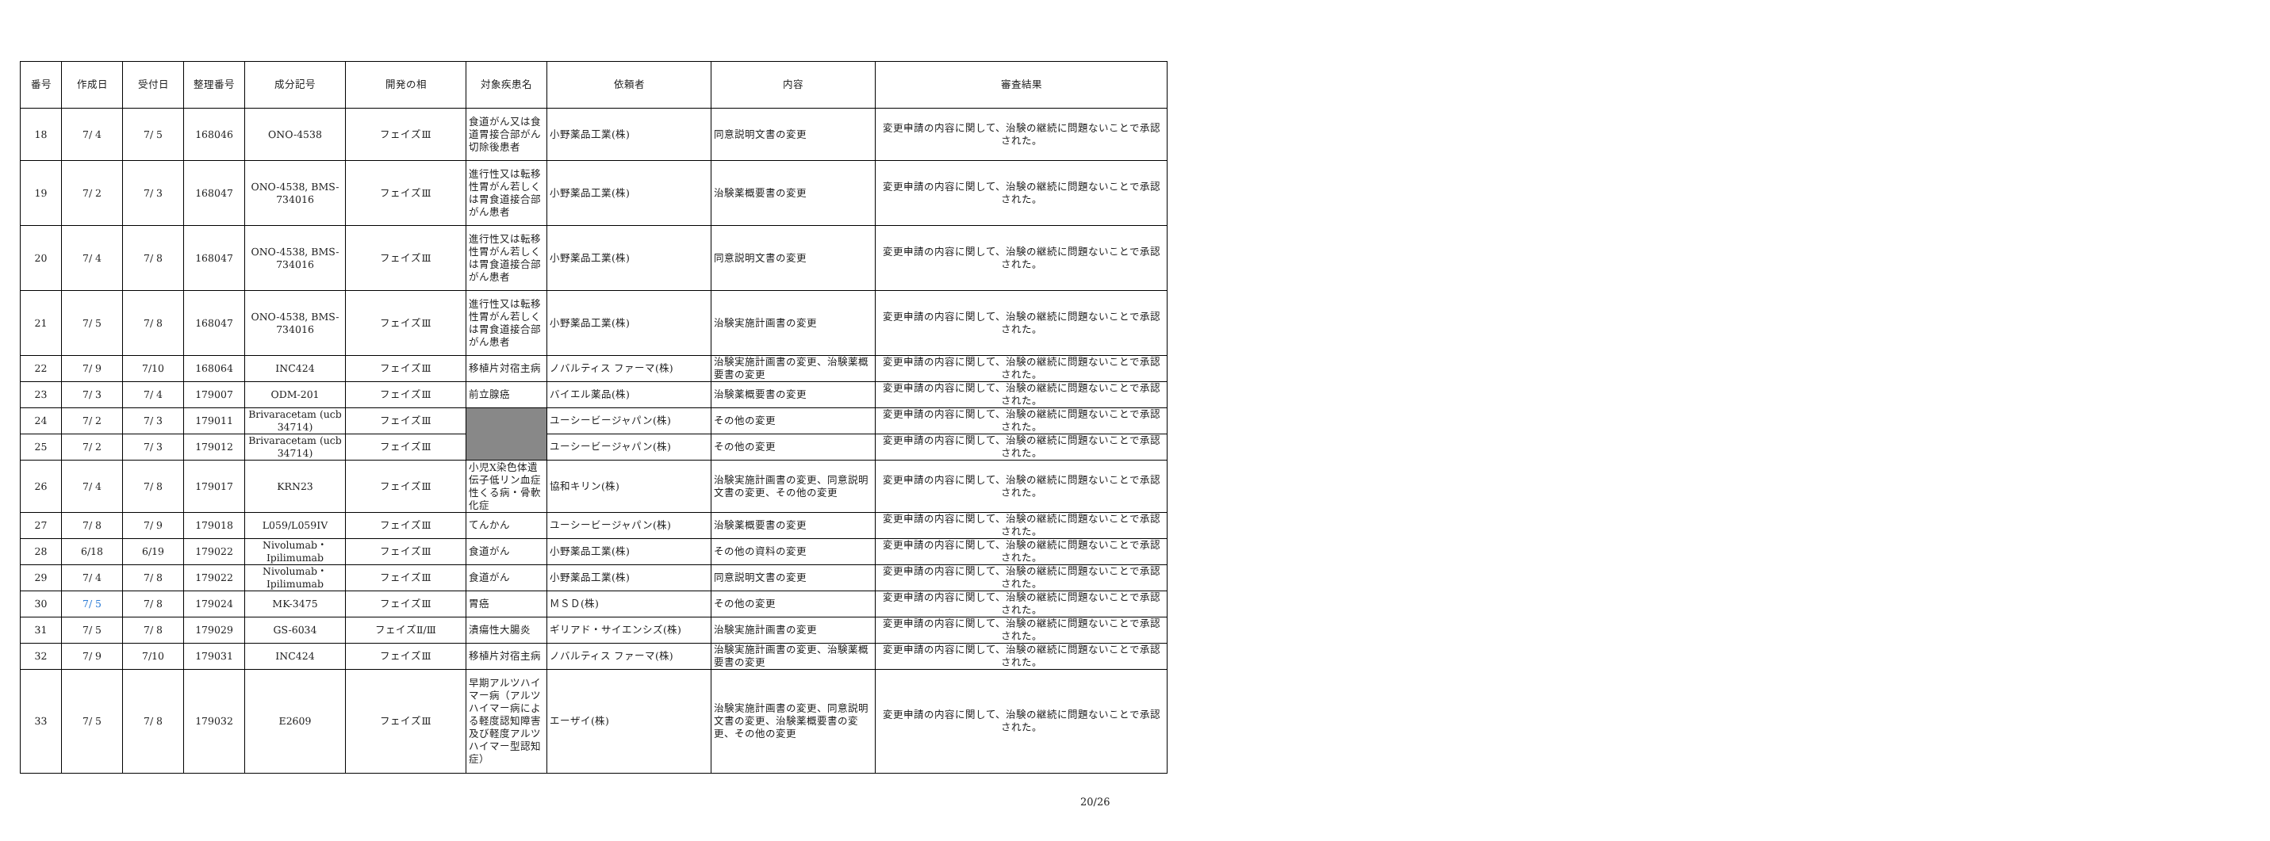| 番号 | 作成日 | 受付日 | 整理番号 | 成分記号 | 開発の相 | 対象疾患名 | 依頼者 | 内容 | 審査結果 |
| --- | --- | --- | --- | --- | --- | --- | --- | --- | --- |
| 18 | 7/ 4 | 7/ 5 | 168046 | ONO-4538 | フェイズⅢ | 食道がん又は食道胃接合部がん切除後患者 | 小野薬品工業(株) | 同意説明文書の変更 | 変更申請の内容に関して、治験の継続に問題ないことで承認された。 |
| 19 | 7/ 2 | 7/ 3 | 168047 | ONO-4538, BMS-734016 | フェイズⅢ | 進行性又は転移性胃がん若しくは胃食道接合部がん患者 | 小野薬品工業(株) | 治験薬概要書の変更 | 変更申請の内容に関して、治験の継続に問題ないことで承認された。 |
| 20 | 7/ 4 | 7/ 8 | 168047 | ONO-4538, BMS-734016 | フェイズⅢ | 進行性又は転移性胃がん若しくは胃食道接合部がん患者 | 小野薬品工業(株) | 同意説明文書の変更 | 変更申請の内容に関して、治験の継続に問題ないことで承認された。 |
| 21 | 7/ 5 | 7/ 8 | 168047 | ONO-4538, BMS-734016 | フェイズⅢ | 進行性又は転移性胃がん若しくは胃食道接合部がん患者 | 小野薬品工業(株) | 治験実施計画書の変更 | 変更申請の内容に関して、治験の継続に問題ないことで承認された。 |
| 22 | 7/ 9 | 7/10 | 168064 | INC424 | フェイズⅢ | 移植片対宿主病 | ノバルティス ファーマ(株) | 治験実施計画書の変更、治験薬概要書の変更 | 変更申請の内容に関して、治験の継続に問題ないことで承認された。 |
| 23 | 7/ 3 | 7/ 4 | 179007 | ODM-201 | フェイズⅢ | 前立腺癌 | バイエル薬品(株) | 治験薬概要書の変更 | 変更申請の内容に関して、治験の継続に問題ないことで承認された。 |
| 24 | 7/ 2 | 7/ 3 | 179011 | Brivaracetam (ucb 34714) | フェイズⅢ | | ユーシービージャパン(株) | その他の変更 | 変更申請の内容に関して、治験の継続に問題ないことで承認された。 |
| 25 | 7/ 2 | 7/ 3 | 179012 | Brivaracetam (ucb 34714) | フェイズⅢ | | ユーシービージャパン(株) | その他の変更 | 変更申請の内容に関して、治験の継続に問題ないことで承認された。 |
| 26 | 7/ 4 | 7/ 8 | 179017 | KRN23 | フェイズⅢ | 小児X染色体遺伝子低リン血症性くる病・骨軟化症 | 協和キリン(株) | 治験実施計画書の変更、同意説明文書の変更、その他の変更 | 変更申請の内容に関して、治験の継続に問題ないことで承認された。 |
| 27 | 7/ 8 | 7/ 9 | 179018 | L059/L059IV | フェイズⅢ | てんかん | ユーシービージャパン(株) | 治験薬概要書の変更 | 変更申請の内容に関して、治験の継続に問題ないことで承認された。 |
| 28 | 6/18 | 6/19 | 179022 | Nivolumab・Ipilimumab | フェイズⅢ | 食道がん | 小野薬品工業(株) | その他の資料の変更 | 変更申請の内容に関して、治験の継続に問題ないことで承認された。 |
| 29 | 7/ 4 | 7/ 8 | 179022 | Nivolumab・Ipilimumab | フェイズⅢ | 食道がん | 小野薬品工業(株) | 同意説明文書の変更 | 変更申請の内容に関して、治験の継続に問題ないことで承認された。 |
| 30 | 7/ 5 | 7/ 8 | 179024 | MK-3475 | フェイズⅢ | 胃癌 | ＭＳＤ(株) | その他の変更 | 変更申請の内容に関して、治験の継続に問題ないことで承認された。 |
| 31 | 7/ 5 | 7/ 8 | 179029 | GS-6034 | フェイズⅡ/Ⅲ | 潰瘍性大腸炎 | ギリアド・サイエンシズ(株) | 治験実施計画書の変更 | 変更申請の内容に関して、治験の継続に問題ないことで承認された。 |
| 32 | 7/ 9 | 7/10 | 179031 | INC424 | フェイズⅢ | 移植片対宿主病 | ノバルティス ファーマ(株) | 治験実施計画書の変更、治験薬概要書の変更 | 変更申請の内容に関して、治験の継続に問題ないことで承認された。 |
| 33 | 7/ 5 | 7/ 8 | 179032 | E2609 | フェイズⅢ | 早期アルツハイマー病（アルツハイマー病による軽度認知障害及び軽度アルツハイマー型認知症） | エーザイ(株) | 治験実施計画書の変更、同意説明文書の変更、治験薬概要書の変更、その他の変更 | 変更申請の内容に関して、治験の継続に問題ないことで承認された。 |
20/26